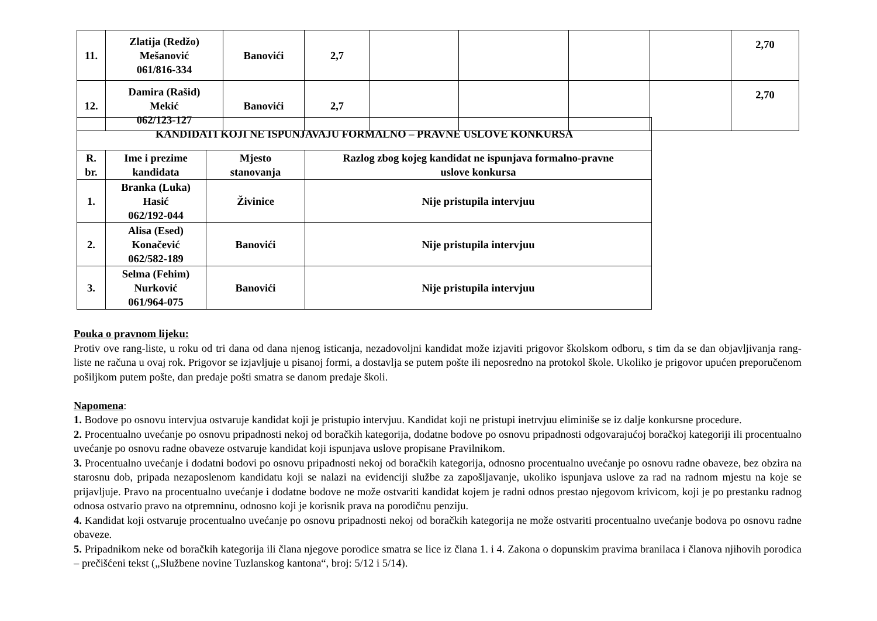| 11. | Zlatija (Redžo) Mešanović 061/816-334 | Banovići | 2,7 | | | | | 2,70 |
| 12. | Damira (Rašid) Mekić 062/123-127 | Banovići | 2,7 | | | | | 2,70 |
| KANDIDATI KOJI NE ISPUNJAVAJU FORMALNO – PRAVNE USLOVE KONKURSA | | | |
| R. br. | Ime i prezime kandidata | Mjesto stanovanja | Razlog zbog kojeg kandidat ne ispunjava formalno-pravne uslove konkursa |
| 1. | Branka (Luka) Hasić 062/192-044 | Živinice | Nije pristupila intervjuu |
| 2. | Alisa (Esed) Konačević 062/582-189 | Banovići | Nije pristupila intervjuu |
| 3. | Selma (Fehim) Nurković 061/964-075 | Banovići | Nije pristupila intervjuu |
Pouka o pravnom lijeku:
Protiv ove rang-liste, u roku od tri dana od dana njenog isticanja, nezadovoljni kandidat može izjaviti prigovor školskom odboru, s tim da se dan objavljivanja rang-liste ne računa u ovaj rok. Prigovor se izjavljuje u pisanoj formi, a dostavlja se putem pošte ili neposredno na protokol škole. Ukoliko je prigovor upućen preporučenom pošiljkom putem pošte, dan predaje pošti smatra se danom predaje školi.
Napomena:
1. Bodove po osnovu intervjua ostvaruje kandidat koji je pristupio intervjuu. Kandidat koji ne pristupi inetrvjuu eliminiše se iz dalje konkursne procedure.
2. Procentualno uvećanje po osnovu pripadnosti nekoj od boračkih kategorija, dodatne bodove po osnovu pripadnosti odgovarajućoj boračkoj kategoriji ili procentualno uvećanje po osnovu radne obaveze ostvaruje kandidat koji ispunjava uslove propisane Pravilnikom.
3. Procentualno uvećanje i dodatni bodovi po osnovu pripadnosti nekoj od boračkih kategorija, odnosno procentualno uvećanje po osnovu radne obaveze, bez obzira na starosnu dob, pripada nezaposlenom kandidatu koji se nalazi na evidenciji službe za zapošljavanje, ukoliko ispunjava uslove za rad na radnom mjestu na koje se prijavljuje. Pravo na procentualno uvećanje i dodatne bodove ne može ostvariti kandidat kojem je radni odnos prestao njegovom krivicom, koji je po prestanku radnog odnosa ostvario pravo na otpremninu, odnosno koji je korisnik prava na porodičnu penziju.
4. Kandidat koji ostvaruje procentualno uvećanje po osnovu pripadnosti nekoj od boračkih kategorija ne može ostvariti procentualno uvećanje bodova po osnovu radne obaveze.
5. Pripadnikom neke od boračkih kategorija ili člana njegove porodice smatra se lice iz člana 1. i 4. Zakona o dopunskim pravima branilaca i članova njihovih porodica – prečišćeni tekst („Službene novine Tuzlanskog kantona“, broj: 5/12 i 5/14).